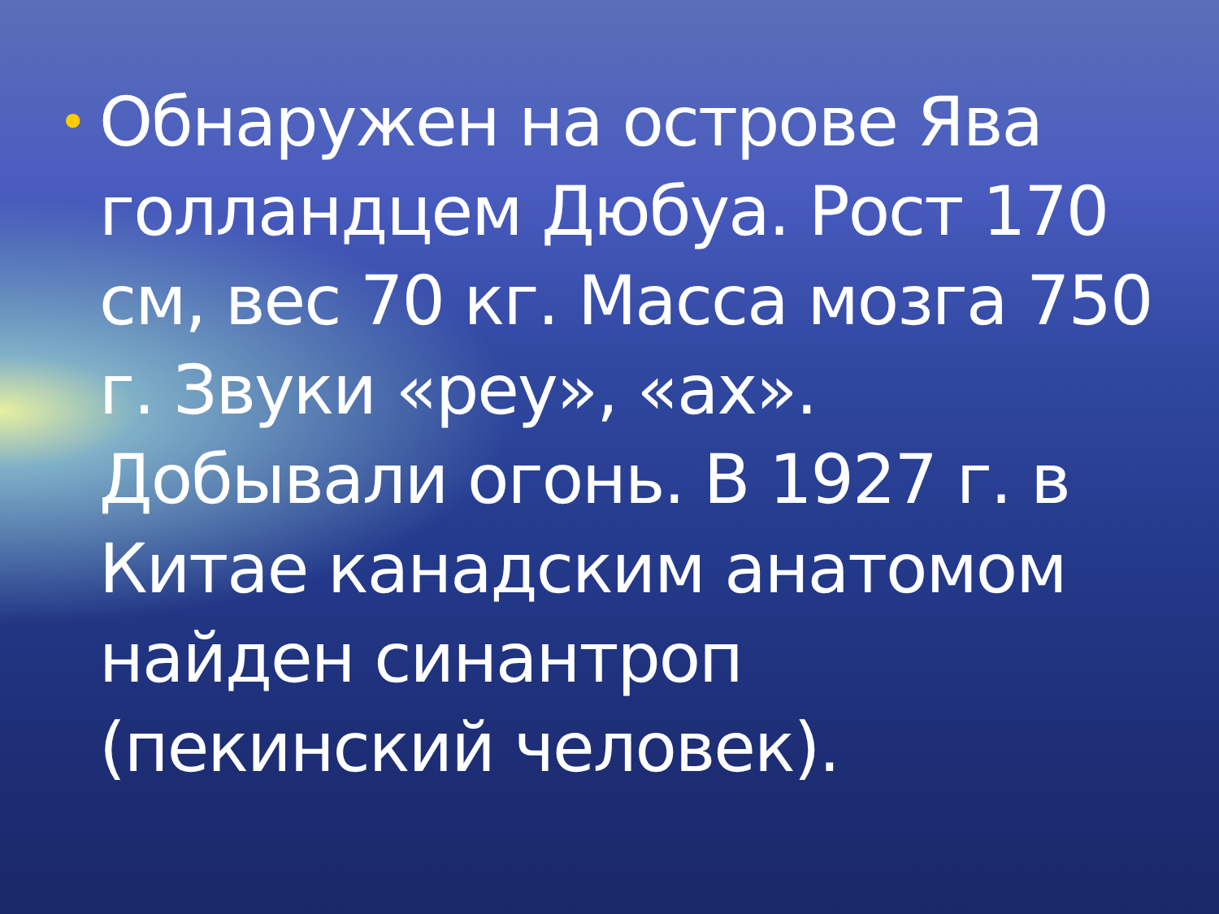•
Обнаружен на острове Ява голландцем Дюбуа. Рост 170 см, вес 70 кг. Масса мозга 750 г. Звуки «реу», «ах». Добывали огонь. В 1927 г. в Китае канадским анатомом найден синантроп (пекинский человек).